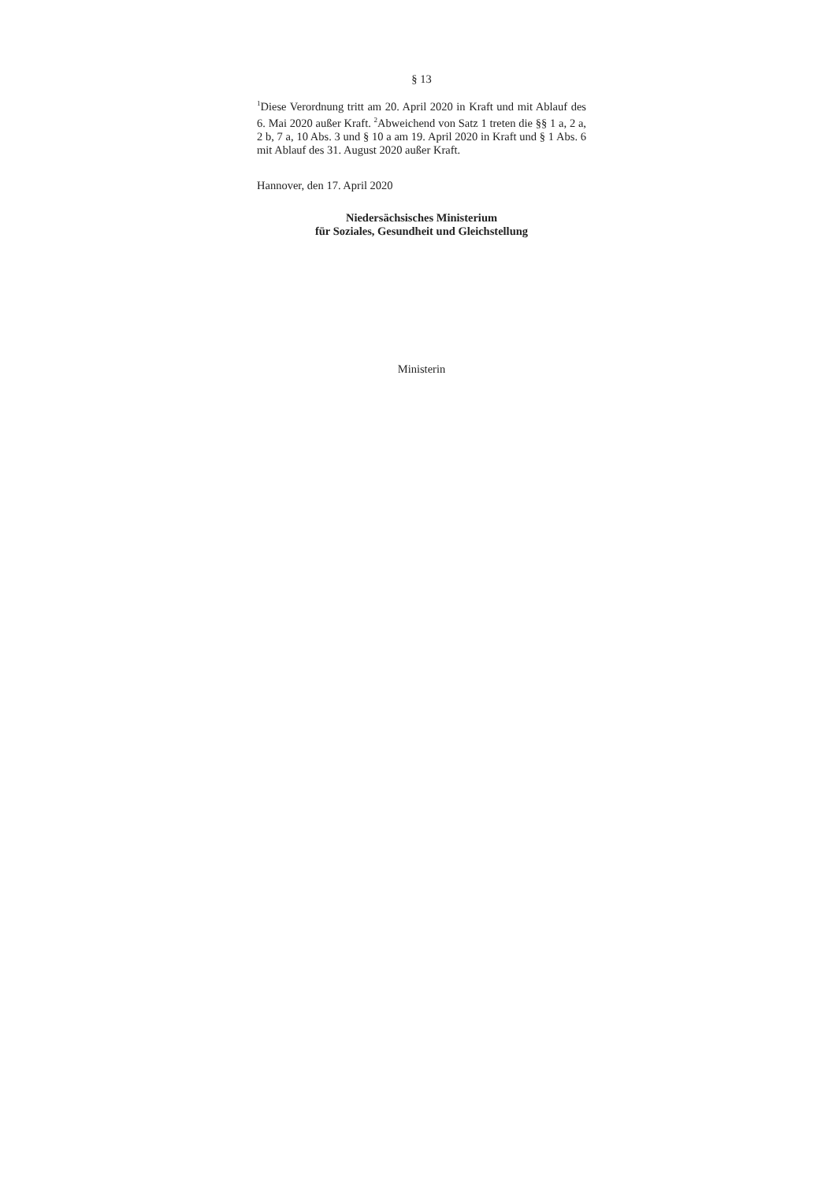§ 13
<sup>1</sup> Diese Verordnung tritt am 20. April 2020 in Kraft und mit Ablauf des 6. Mai 2020 außer Kraft. <sup>2</sup>Abweichend von Satz 1 treten die §§ 1 a, 2 a, 2 b, 7 a, 10 Abs. 3 und § 10 a am 19. April 2020 in Kraft und § 1 Abs. 6 mit Ablauf des 31. August 2020 außer Kraft.
Hannover, den 17. April 2020
Niedersächsisches Ministerium
für Soziales, Gesundheit und Gleichstellung
Ministerin